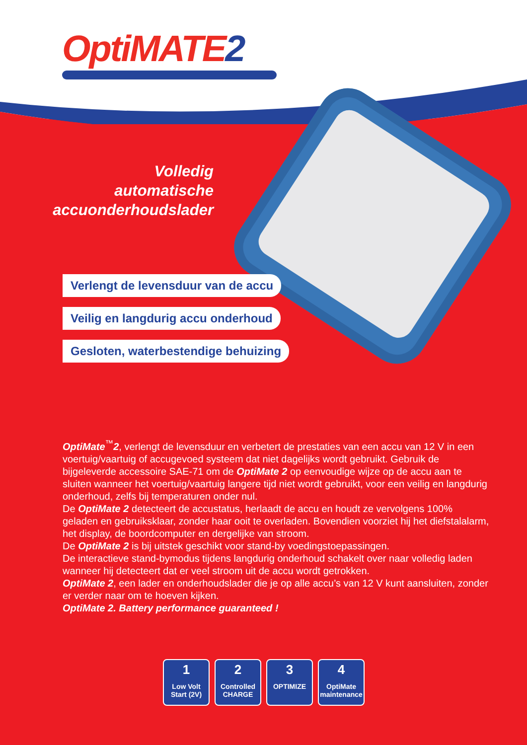OptiMATE2
Volledig
automatische
accuonderhoudslader
Verlengt de levensduur van de accu
Veilig en langdurig accu onderhoud
Gesloten, waterbestendige behuizing
OptiMate<sup>™</sup>2, verlengt de levensduur en verbetert de prestaties van een accu van 12 V in een voertuig/vaartuig of accugevoed systeem dat niet dagelijks wordt gebruikt. Gebruik de bijgeleverde accessoire SAE-71 om de OptiMate 2 op eenvoudige wijze op de accu aan te sluiten wanneer het voertuig/vaartuig langere tijd niet wordt gebruikt, voor een veilig en langdurig onderhoud, zelfs bij temperaturen onder nul.
De OptiMate 2 detecteert de accustatus, herlaadt de accu en houdt ze vervolgens 100% geladen en gebruiksklaar, zonder haar ooit te overladen. Bovendien voorziet hij het diefstalalarm, het display, de boordcomputer en dergelijke van stroom.
De OptiMate 2 is bij uitstek geschikt voor stand-by voedingstoepassingen.
De interactieve stand-bymodus tijdens langdurig onderhoud schakelt over naar volledig laden wanneer hij detecteert dat er veel stroom uit de accu wordt getrokken.
OptiMate 2, een lader en onderhoudslader die je op alle accu’s van 12 V kunt aansluiten, zonder er verder naar om te hoeven kijken.
OptiMate 2. Battery performance guaranteed !
1
Low Volt Start (2V)
2
Controlled CHARGE
3
OPTIMIZE
4
OptiMate maintenance